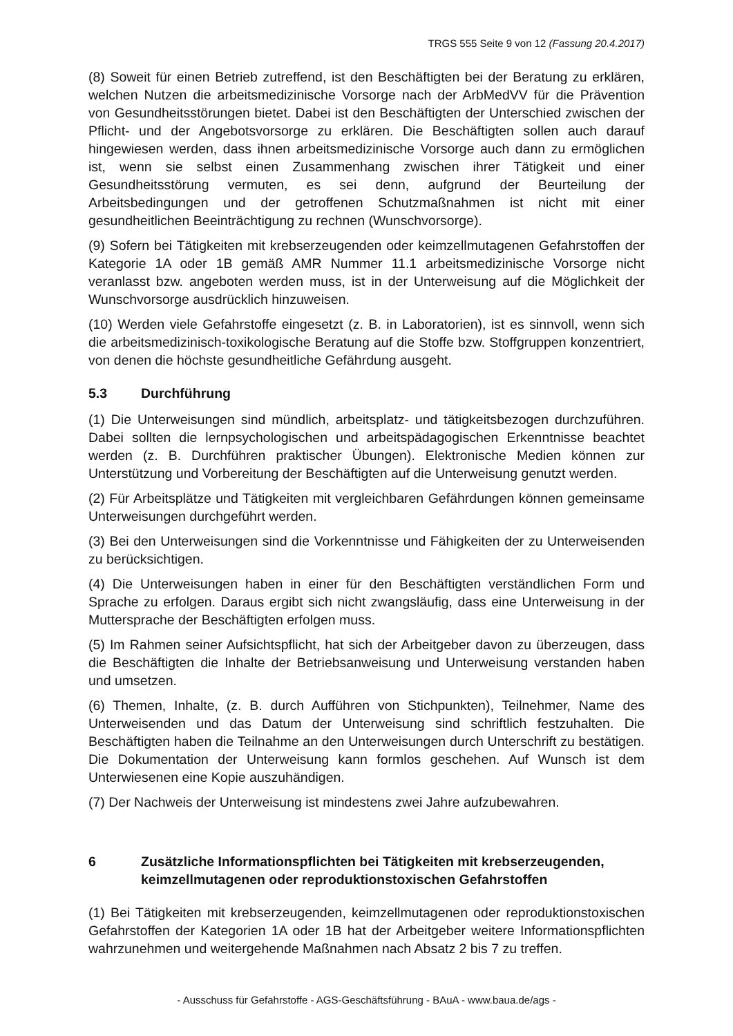TRGS 555 Seite 9 von 12 (Fassung 20.4.2017)
(8) Soweit für einen Betrieb zutreffend, ist den Beschäftigten bei der Beratung zu erklären, welchen Nutzen die arbeitsmedizinische Vorsorge nach der ArbMedVV für die Prävention von Gesundheitsstörungen bietet. Dabei ist den Beschäftigten der Unterschied zwischen der Pflicht- und der Angebotsvorsorge zu erklären. Die Beschäftigten sollen auch darauf hingewiesen werden, dass ihnen arbeitsmedizinische Vorsorge auch dann zu ermöglichen ist, wenn sie selbst einen Zusammenhang zwischen ihrer Tätigkeit und einer Gesundheitsstörung vermuten, es sei denn, aufgrund der Beurteilung der Arbeitsbedingungen und der getroffenen Schutzmaßnahmen ist nicht mit einer gesundheitlichen Beeinträchtigung zu rechnen (Wunschvorsorge).
(9) Sofern bei Tätigkeiten mit krebserzeugenden oder keimzellmutagenen Gefahrstoffen der Kategorie 1A oder 1B gemäß AMR Nummer 11.1 arbeitsmedizinische Vorsorge nicht veranlasst bzw. angeboten werden muss, ist in der Unterweisung auf die Möglichkeit der Wunschvorsorge ausdrücklich hinzuweisen.
(10) Werden viele Gefahrstoffe eingesetzt (z. B. in Laboratorien), ist es sinnvoll, wenn sich die arbeitsmedizinisch-toxikologische Beratung auf die Stoffe bzw. Stoffgruppen konzentriert, von denen die höchste gesundheitliche Gefährdung ausgeht.
5.3 Durchführung
(1) Die Unterweisungen sind mündlich, arbeitsplatz- und tätigkeitsbezogen durchzuführen. Dabei sollten die lernpsychologischen und arbeitspädagogischen Erkenntnisse beachtet werden (z. B. Durchführen praktischer Übungen). Elektronische Medien können zur Unterstützung und Vorbereitung der Beschäftigten auf die Unterweisung genutzt werden.
(2) Für Arbeitsplätze und Tätigkeiten mit vergleichbaren Gefährdungen können gemeinsame Unterweisungen durchgeführt werden.
(3) Bei den Unterweisungen sind die Vorkenntnisse und Fähigkeiten der zu Unterweisenden zu berücksichtigen.
(4) Die Unterweisungen haben in einer für den Beschäftigten verständlichen Form und Sprache zu erfolgen. Daraus ergibt sich nicht zwangsläufig, dass eine Unterweisung in der Muttersprache der Beschäftigten erfolgen muss.
(5) Im Rahmen seiner Aufsichtspflicht, hat sich der Arbeitgeber davon zu überzeugen, dass die Beschäftigten die Inhalte der Betriebsanweisung und Unterweisung verstanden haben und umsetzen.
(6) Themen, Inhalte, (z. B. durch Aufführen von Stichpunkten), Teilnehmer, Name des Unterweisenden und das Datum der Unterweisung sind schriftlich festzuhalten. Die Beschäftigten haben die Teilnahme an den Unterweisungen durch Unterschrift zu bestätigen. Die Dokumentation der Unterweisung kann formlos geschehen. Auf Wunsch ist dem Unterwiesenen eine Kopie auszuhändigen.
(7) Der Nachweis der Unterweisung ist mindestens zwei Jahre aufzubewahren.
6 Zusätzliche Informationspflichten bei Tätigkeiten mit krebserzeugenden, keimzellmutagenen oder reproduktionstoxischen Gefahrstoffen
(1) Bei Tätigkeiten mit krebserzeugenden, keimzellmutagenen oder reproduktionstoxischen Gefahrstoffen der Kategorien 1A oder 1B hat der Arbeitgeber weitere Informationspflichten wahrzunehmen und weitergehende Maßnahmen nach Absatz 2 bis 7 zu treffen.
- Ausschuss für Gefahrstoffe - AGS-Geschäftsführung - BAuA - www.baua.de/ags -